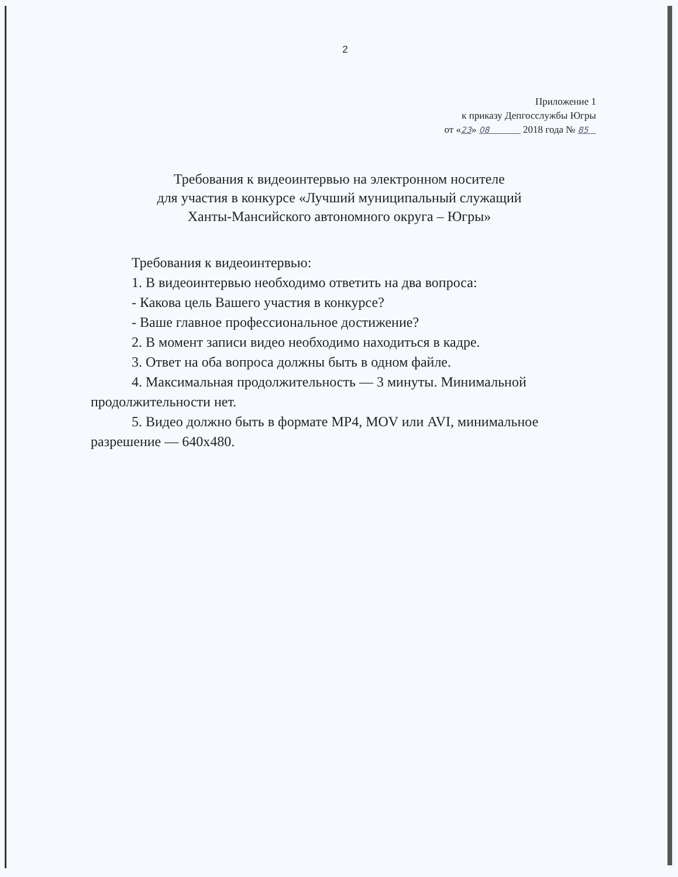2
Приложение 1
к приказу Депгосслужбы Югры
от «23» 08 2018 года № 85
Требования к видеоинтервью на электронном носителе
для участия в конкурсе «Лучший муниципальный служащий
Ханты-Мансийского автономного округа – Югры»
Требования к видеоинтервью:
1. В видеоинтервью необходимо ответить на два вопроса:
- Какова цель Вашего участия в конкурсе?
- Ваше главное профессиональное достижение?
2. В момент записи видео необходимо находиться в кадре.
3. Ответ на оба вопроса должны быть в одном файле.
4. Максимальная продолжительность — 3 минуты. Минимальной продолжительности нет.
5. Видео должно быть в формате MP4, MOV или AVI, минимальное разрешение — 640x480.